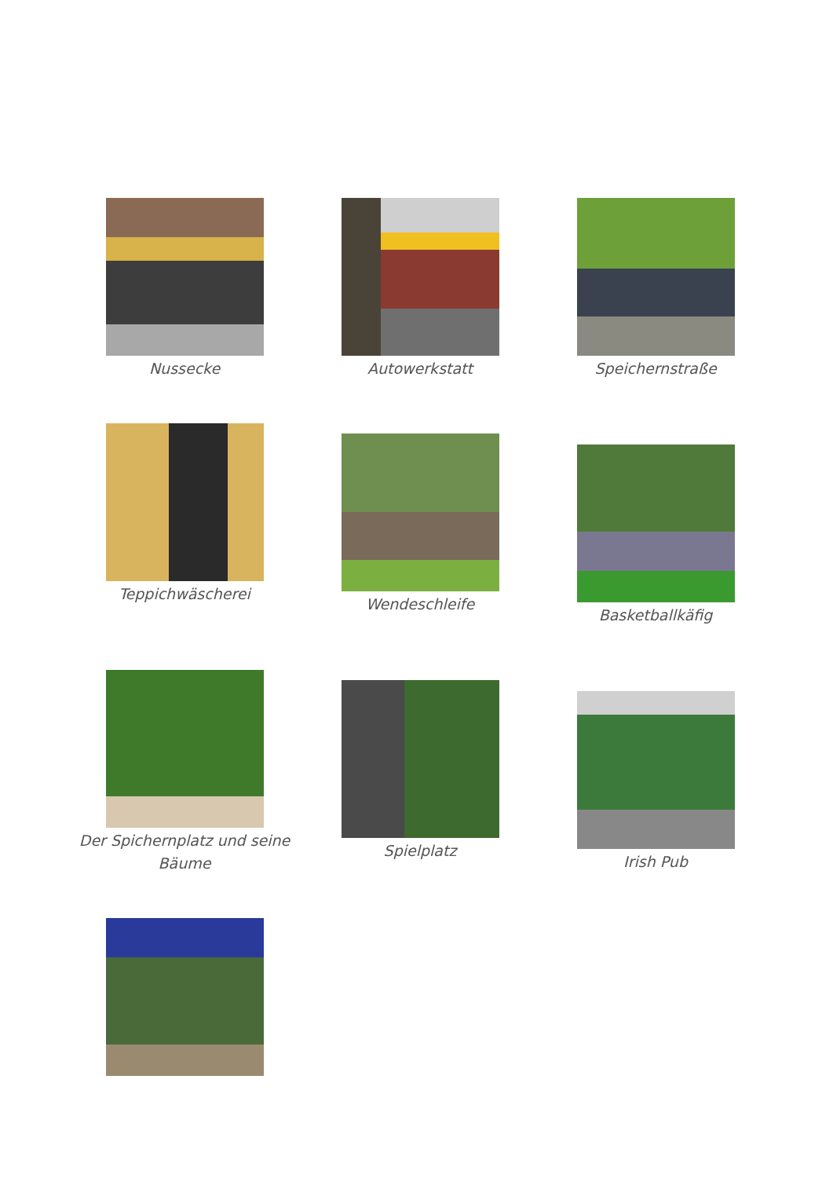Nussecke Autowerkstatt Speichernstraße
Teppichwäscherei
Wendeschleife
Basketballkäfig
Der Spichernplatz und seine Bäume
Spielplatz
Irish Pub